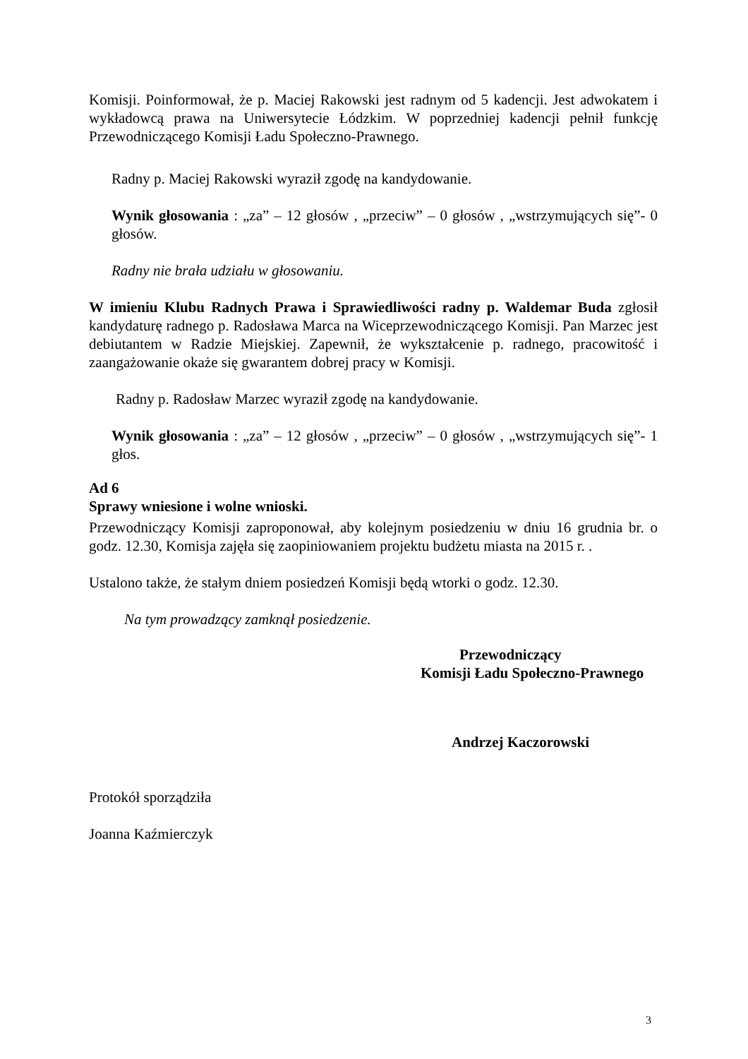Komisji. Poinformował, że p. Maciej Rakowski jest radnym od 5 kadencji. Jest adwokatem i wykładowcą prawa na Uniwersytecie Łódzkim. W poprzedniej kadencji pełnił funkcję Przewodniczącego Komisji Ładu Społeczno-Prawnego.
Radny p. Maciej Rakowski wyraził zgodę na kandydowanie.
Wynik głosowania : „za” – 12 głosów , „przeciw” – 0 głosów , „wstrzymujących się”- 0 głosów.
Radny nie brała udziału w głosowaniu.
W imieniu Klubu Radnych Prawa i Sprawiedliwości radny p. Waldemar Buda zgłosił kandydaturę radnego p. Radosława Marca na Wiceprzewodniczącego Komisji. Pan Marzec jest debiutantem w Radzie Miejskiej. Zapewnił, że wykształcenie p. radnego, pracowitość i zaangażowanie okaże się gwarantem dobrej pracy w Komisji.
Radny p. Radosław Marzec wyraził zgodę na kandydowanie.
Wynik głosowania : „za” – 12 głosów , „przeciw” – 0 głosów , „wstrzymujących się”- 1 głos.
Ad 6
Sprawy wniesione i wolne wnioski.
Przewodniczący Komisji zaproponował, aby kolejnym posiedzeniu w dniu 16 grudnia br. o godz. 12.30, Komisja zajęła się zaopiniowaniem projektu budżetu miasta na 2015 r. .
Ustalono także, że stałym dniem posiedzeń Komisji będą wtorki o godz. 12.30.
Na tym prowadzący zamknął posiedzenie.
Przewodniczący
Komisji Ładu Społeczno-Prawnego
Andrzej Kaczorowski
Protokół sporządziła
Joanna Kaźmierczyk
3